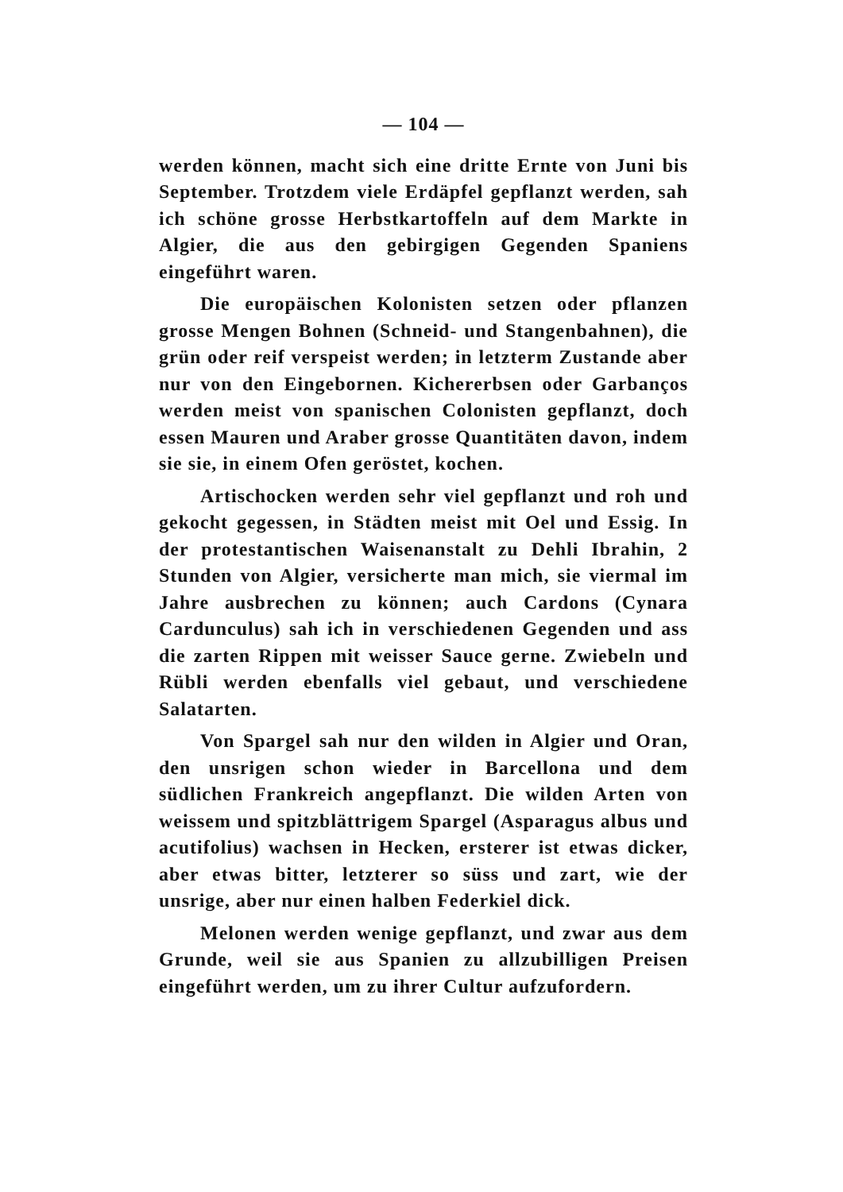— 104 —
werden können, macht sich eine dritte Ernte von Juni bis September. Trotzdem viele Erdäpfel gepflanzt werden, sah ich schöne grosse Herbstkartoffeln auf dem Markte in Algier, die aus den gebirgigen Gegenden Spaniens eingeführt waren.
Die europäischen Kolonisten setzen oder pflanzen grosse Mengen Bohnen (Schneid- und Stangenbahnen), die grün oder reif verspeist werden; in letzterm Zustande aber nur von den Eingebornen. Kichererbsen oder Garbanços werden meist von spanischen Colonisten gepflanzt, doch essen Mauren und Araber grosse Quantitäten davon, indem sie sie, in einem Ofen geröstet, kochen.
Artischocken werden sehr viel gepflanzt und roh und gekocht gegessen, in Städten meist mit Oel und Essig. In der protestantischen Waisenanstalt zu Dehli Ibrahin, 2 Stunden von Algier, versicherte man mich, sie viermal im Jahre ausbrechen zu können; auch Cardons (Cynara Cardunculus) sah ich in verschiedenen Gegenden und ass die zarten Rippen mit weisser Sauce gerne. Zwiebeln und Rübli werden ebenfalls viel gebaut, und verschiedene Salatarten.
Von Spargel sah nur den wilden in Algier und Oran, den unsrigen schon wieder in Barcellona und dem südlichen Frankreich angepflanzt. Die wilden Arten von weissem und spitzblättrigem Spargel (Asparagus albus und acutifolius) wachsen in Hecken, ersterer ist etwas dicker, aber etwas bitter, letzterer so süss und zart, wie der unsrige, aber nur einen halben Federkiel dick.
Melonen werden wenige gepflanzt, und zwar aus dem Grunde, weil sie aus Spanien zu allzubilligen Preisen eingeführt werden, um zu ihrer Cultur aufzufordern.